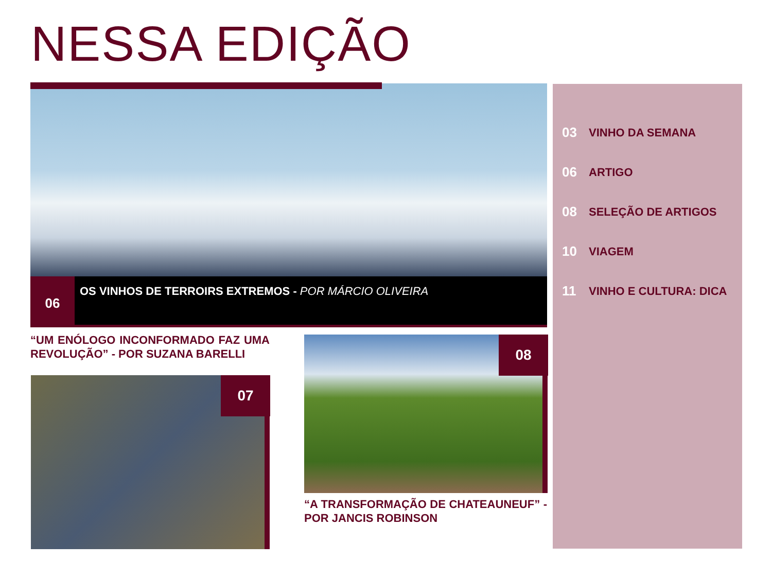NESSA EDIÇÃO
06
OS VINHOS DE TERROIRS EXTREMOS - POR MÁRCIO OLIVEIRA
“UM ENÓLOGO INCONFORMADO FAZ UMA REVOLUÇÃO” - POR SUZANA BARELLI
07
08
“A TRANSFORMAÇÃO DE CHATEAUNEUF” - POR JANCIS ROBINSON
03 VINHO DA SEMANA
06 ARTIGO
08 SELEÇÃO DE ARTIGOS
10 VIAGEM
11 VINHO E CULTURA: DICA